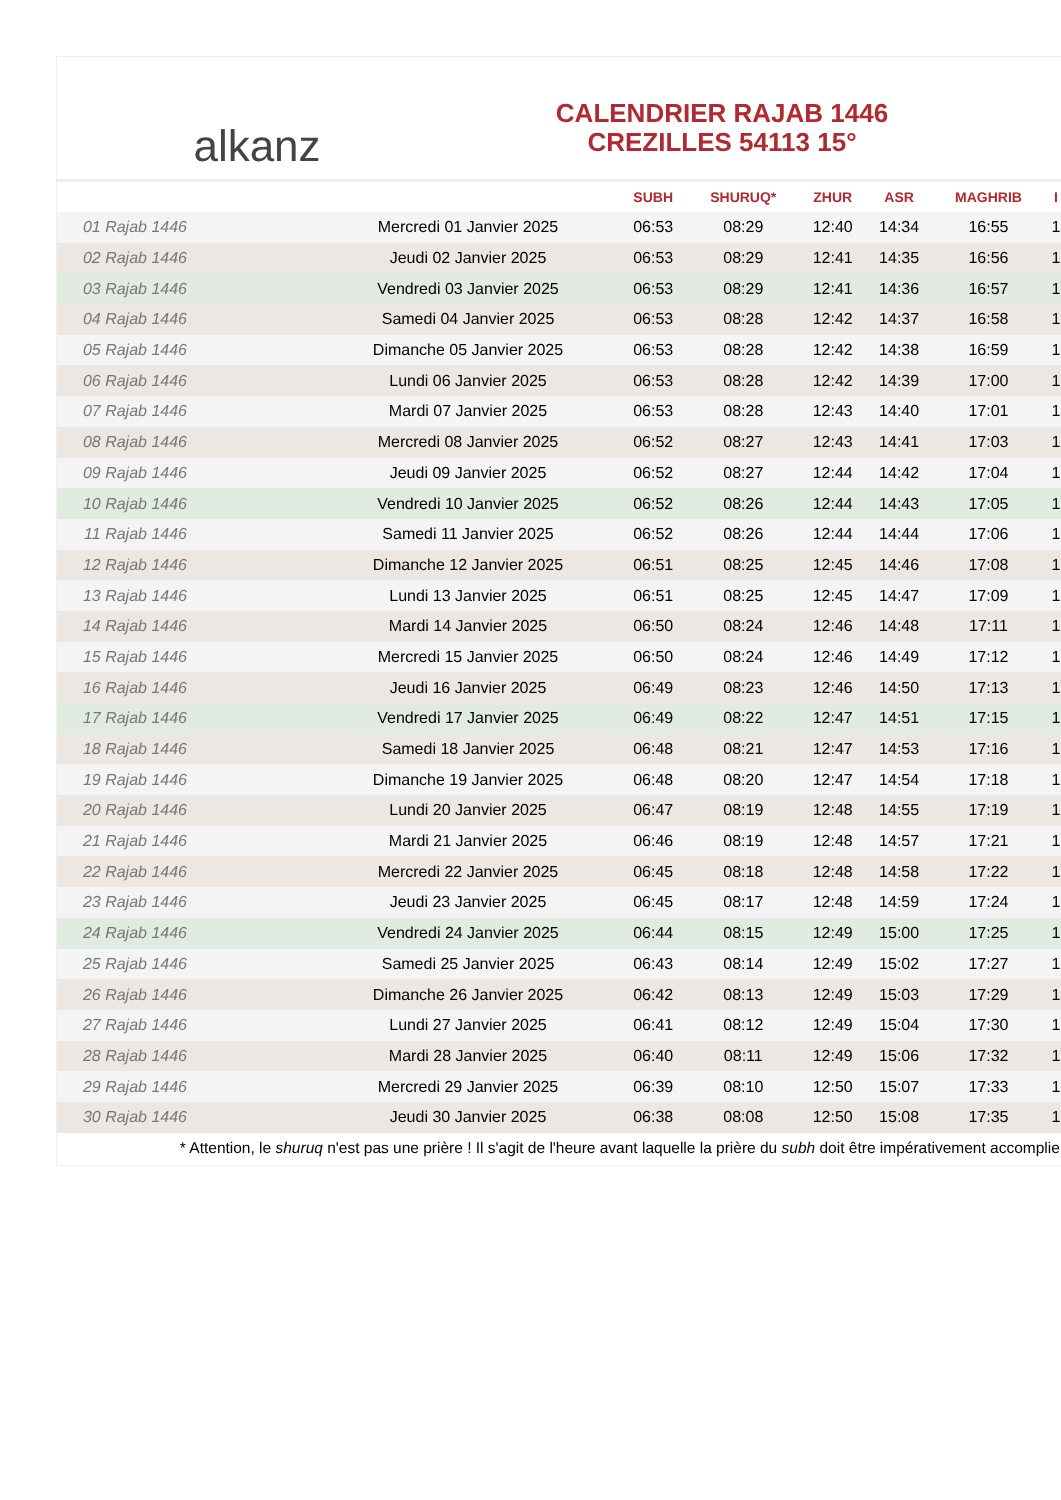alkanz
CALENDRIER RAJAB 1446
CREZILLES 54113 15°
| | | SUBH | SHURUQ* | ZHUR | ASR | MAGHRIB | I |
| --- | --- | --- | --- | --- | --- | --- | --- |
| 01 Rajab 1446 | Mercredi 01 Janvier 2025 | 06:53 | 08:29 | 12:40 | 14:34 | 16:55 | 1 |
| 02 Rajab 1446 | Jeudi 02 Janvier 2025 | 06:53 | 08:29 | 12:41 | 14:35 | 16:56 | 1 |
| 03 Rajab 1446 | Vendredi 03 Janvier 2025 | 06:53 | 08:29 | 12:41 | 14:36 | 16:57 | 1 |
| 04 Rajab 1446 | Samedi 04 Janvier 2025 | 06:53 | 08:28 | 12:42 | 14:37 | 16:58 | 1 |
| 05 Rajab 1446 | Dimanche 05 Janvier 2025 | 06:53 | 08:28 | 12:42 | 14:38 | 16:59 | 1 |
| 06 Rajab 1446 | Lundi 06 Janvier 2025 | 06:53 | 08:28 | 12:42 | 14:39 | 17:00 | 1 |
| 07 Rajab 1446 | Mardi 07 Janvier 2025 | 06:53 | 08:28 | 12:43 | 14:40 | 17:01 | 1 |
| 08 Rajab 1446 | Mercredi 08 Janvier 2025 | 06:52 | 08:27 | 12:43 | 14:41 | 17:03 | 1 |
| 09 Rajab 1446 | Jeudi 09 Janvier 2025 | 06:52 | 08:27 | 12:44 | 14:42 | 17:04 | 1 |
| 10 Rajab 1446 | Vendredi 10 Janvier 2025 | 06:52 | 08:26 | 12:44 | 14:43 | 17:05 | 1 |
| 11 Rajab 1446 | Samedi 11 Janvier 2025 | 06:52 | 08:26 | 12:44 | 14:44 | 17:06 | 1 |
| 12 Rajab 1446 | Dimanche 12 Janvier 2025 | 06:51 | 08:25 | 12:45 | 14:46 | 17:08 | 1 |
| 13 Rajab 1446 | Lundi 13 Janvier 2025 | 06:51 | 08:25 | 12:45 | 14:47 | 17:09 | 1 |
| 14 Rajab 1446 | Mardi 14 Janvier 2025 | 06:50 | 08:24 | 12:46 | 14:48 | 17:11 | 1 |
| 15 Rajab 1446 | Mercredi 15 Janvier 2025 | 06:50 | 08:24 | 12:46 | 14:49 | 17:12 | 1 |
| 16 Rajab 1446 | Jeudi 16 Janvier 2025 | 06:49 | 08:23 | 12:46 | 14:50 | 17:13 | 1 |
| 17 Rajab 1446 | Vendredi 17 Janvier 2025 | 06:49 | 08:22 | 12:47 | 14:51 | 17:15 | 1 |
| 18 Rajab 1446 | Samedi 18 Janvier 2025 | 06:48 | 08:21 | 12:47 | 14:53 | 17:16 | 1 |
| 19 Rajab 1446 | Dimanche 19 Janvier 2025 | 06:48 | 08:20 | 12:47 | 14:54 | 17:18 | 1 |
| 20 Rajab 1446 | Lundi 20 Janvier 2025 | 06:47 | 08:19 | 12:48 | 14:55 | 17:19 | 1 |
| 21 Rajab 1446 | Mardi 21 Janvier 2025 | 06:46 | 08:19 | 12:48 | 14:57 | 17:21 | 1 |
| 22 Rajab 1446 | Mercredi 22 Janvier 2025 | 06:45 | 08:18 | 12:48 | 14:58 | 17:22 | 1 |
| 23 Rajab 1446 | Jeudi 23 Janvier 2025 | 06:45 | 08:17 | 12:48 | 14:59 | 17:24 | 1 |
| 24 Rajab 1446 | Vendredi 24 Janvier 2025 | 06:44 | 08:15 | 12:49 | 15:00 | 17:25 | 1 |
| 25 Rajab 1446 | Samedi 25 Janvier 2025 | 06:43 | 08:14 | 12:49 | 15:02 | 17:27 | 1 |
| 26 Rajab 1446 | Dimanche 26 Janvier 2025 | 06:42 | 08:13 | 12:49 | 15:03 | 17:29 | 1 |
| 27 Rajab 1446 | Lundi 27 Janvier 2025 | 06:41 | 08:12 | 12:49 | 15:04 | 17:30 | 1 |
| 28 Rajab 1446 | Mardi 28 Janvier 2025 | 06:40 | 08:11 | 12:49 | 15:06 | 17:32 | 1 |
| 29 Rajab 1446 | Mercredi 29 Janvier 2025 | 06:39 | 08:10 | 12:50 | 15:07 | 17:33 | 1 |
| 30 Rajab 1446 | Jeudi 30 Janvier 2025 | 06:38 | 08:08 | 12:50 | 15:08 | 17:35 | 1 |
* Attention, le shuruq n'est pas une prière ! Il s'agit de l'heure avant laquelle la prière du subh doit être impérativement accomplie.